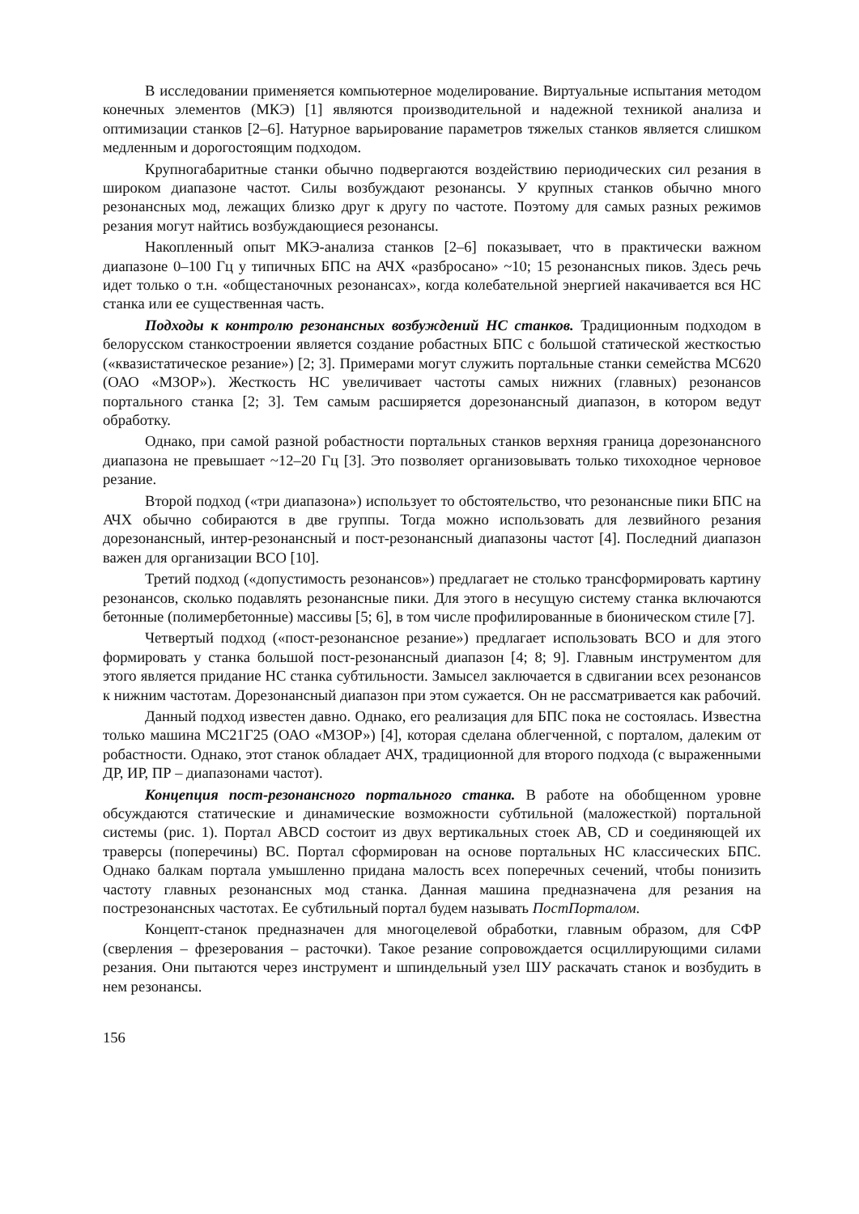В исследовании применяется компьютерное моделирование. Виртуальные испытания методом конечных элементов (МКЭ) [1] являются производительной и надежной техникой анализа и оптимизации станков [2–6]. Натурное варьирование параметров тяжелых станков является слишком медленным и дорогостоящим подходом.
Крупногабаритные станки обычно подвергаются воздействию периодических сил резания в широком диапазоне частот. Силы возбуждают резонансы. У крупных станков обычно много резонансных мод, лежащих близко друг к другу по частоте. Поэтому для самых разных режимов резания могут найтись возбуждающиеся резонансы.
Накопленный опыт МКЭ-анализа станков [2–6] показывает, что в практически важном диапазоне 0–100 Гц у типичных БПС на АЧХ «разбросано» ~10; 15 резонансных пиков. Здесь речь идет только о т.н. «общестаночных резонансах», когда колебательной энергией накачивается вся НС станка или ее существенная часть.
Подходы к контролю резонансных возбуждений НС станков. Традиционным подходом в белорусском станкостроении является создание робастных БПС с большой статической жесткостью («квазистатическое резание») [2; 3]. Примерами могут служить портальные станки семейства МС620 (ОАО «МЗОР»). Жесткость НС увеличивает частоты самых нижних (главных) резонансов портального станка [2; 3]. Тем самым расширяется дорезонансный диапазон, в котором ведут обработку.
Однако, при самой разной робастности портальных станков верхняя граница дорезонансного диапазона не превышает ~12–20 Гц [3]. Это позволяет организовывать только тихоходное черновое резание.
Второй подход («три диапазона») использует то обстоятельство, что резонансные пики БПС на АЧХ обычно собираются в две группы. Тогда можно использовать для лезвийного резания дорезонансный, интер-резонансный и пост-резонансный диапазоны частот [4]. Последний диапазон важен для организации ВСО [10].
Третий подход («допустимость резонансов») предлагает не столько трансформировать картину резонансов, сколько подавлять резонансные пики. Для этого в несущую систему станка включаются бетонные (полимербетонные) массивы [5; 6], в том числе профилированные в бионическом стиле [7].
Четвертый подход («пост-резонансное резание») предлагает использовать ВСО и для этого формировать у станка большой пост-резонансный диапазон [4; 8; 9]. Главным инструментом для этого является придание НС станка субтильности. Замысел заключается в сдвигании всех резонансов к нижним частотам. Дорезонансный диапазон при этом сужается. Он не рассматривается как рабочий.
Данный подход известен давно. Однако, его реализация для БПС пока не состоялась. Известна только машина МС21Г25 (ОАО «МЗОР») [4], которая сделана облегченной, с порталом, далеким от робастности. Однако, этот станок обладает АЧХ, традиционной для второго подхода (с выраженными ДР, ИР, ПР – диапазонами частот).
Концепция пост-резонансного портального станка. В работе на обобщенном уровне обсуждаются статические и динамические возможности субтильной (маложесткой) портальной системы (рис. 1). Портал ABCD состоит из двух вертикальных стоек AB, CD и соединяющей их траверсы (поперечины) BC. Портал сформирован на основе портальных НС классических БПС. Однако балкам портала умышленно придана малость всех поперечных сечений, чтобы понизить частоту главных резонансных мод станка. Данная машина предназначена для резания на пострезонансных частотах. Ее субтильный портал будем называть ПостПорталом.
Концепт-станок предназначен для многоцелевой обработки, главным образом, для СФР (сверления – фрезерования – расточки). Такое резание сопровождается осциллирующими силами резания. Они пытаются через инструмент и шпиндельный узел ШУ раскачать станок и возбудить в нем резонансы.
156